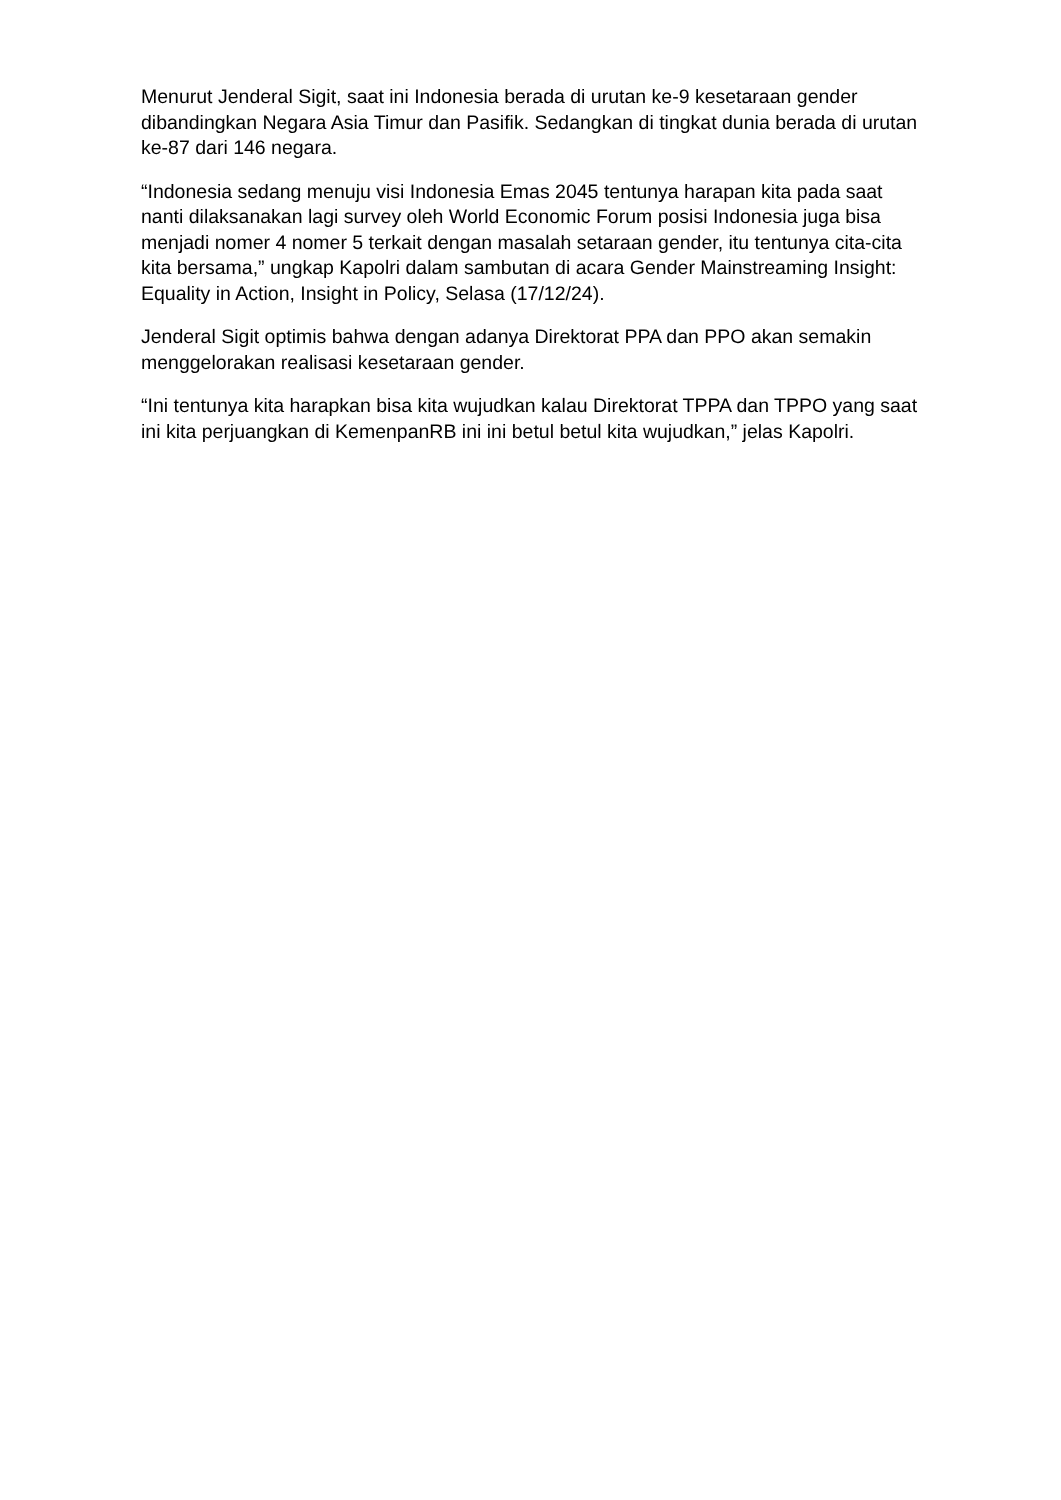Menurut Jenderal Sigit, saat ini Indonesia berada di urutan ke-9 kesetaraan gender dibandingkan Negara Asia Timur dan Pasifik. Sedangkan di tingkat dunia berada di urutan ke-87 dari 146 negara.
“Indonesia sedang menuju visi Indonesia Emas 2045 tentunya harapan kita pada saat nanti dilaksanakan lagi survey oleh World Economic Forum posisi Indonesia juga bisa menjadi nomer 4 nomer 5 terkait dengan masalah setaraan gender, itu tentunya cita-cita kita bersama,” ungkap Kapolri dalam sambutan di acara Gender Mainstreaming Insight: Equality in Action, Insight in Policy, Selasa (17/12/24).
Jenderal Sigit optimis bahwa dengan adanya Direktorat PPA dan PPO akan semakin menggelorakan realisasi kesetaraan gender.
“Ini tentunya kita harapkan bisa kita wujudkan kalau Direktorat TPPA dan TPPO yang saat ini kita perjuangkan di KemenpanRB ini ini betul betul kita wujudkan,” jelas Kapolri.